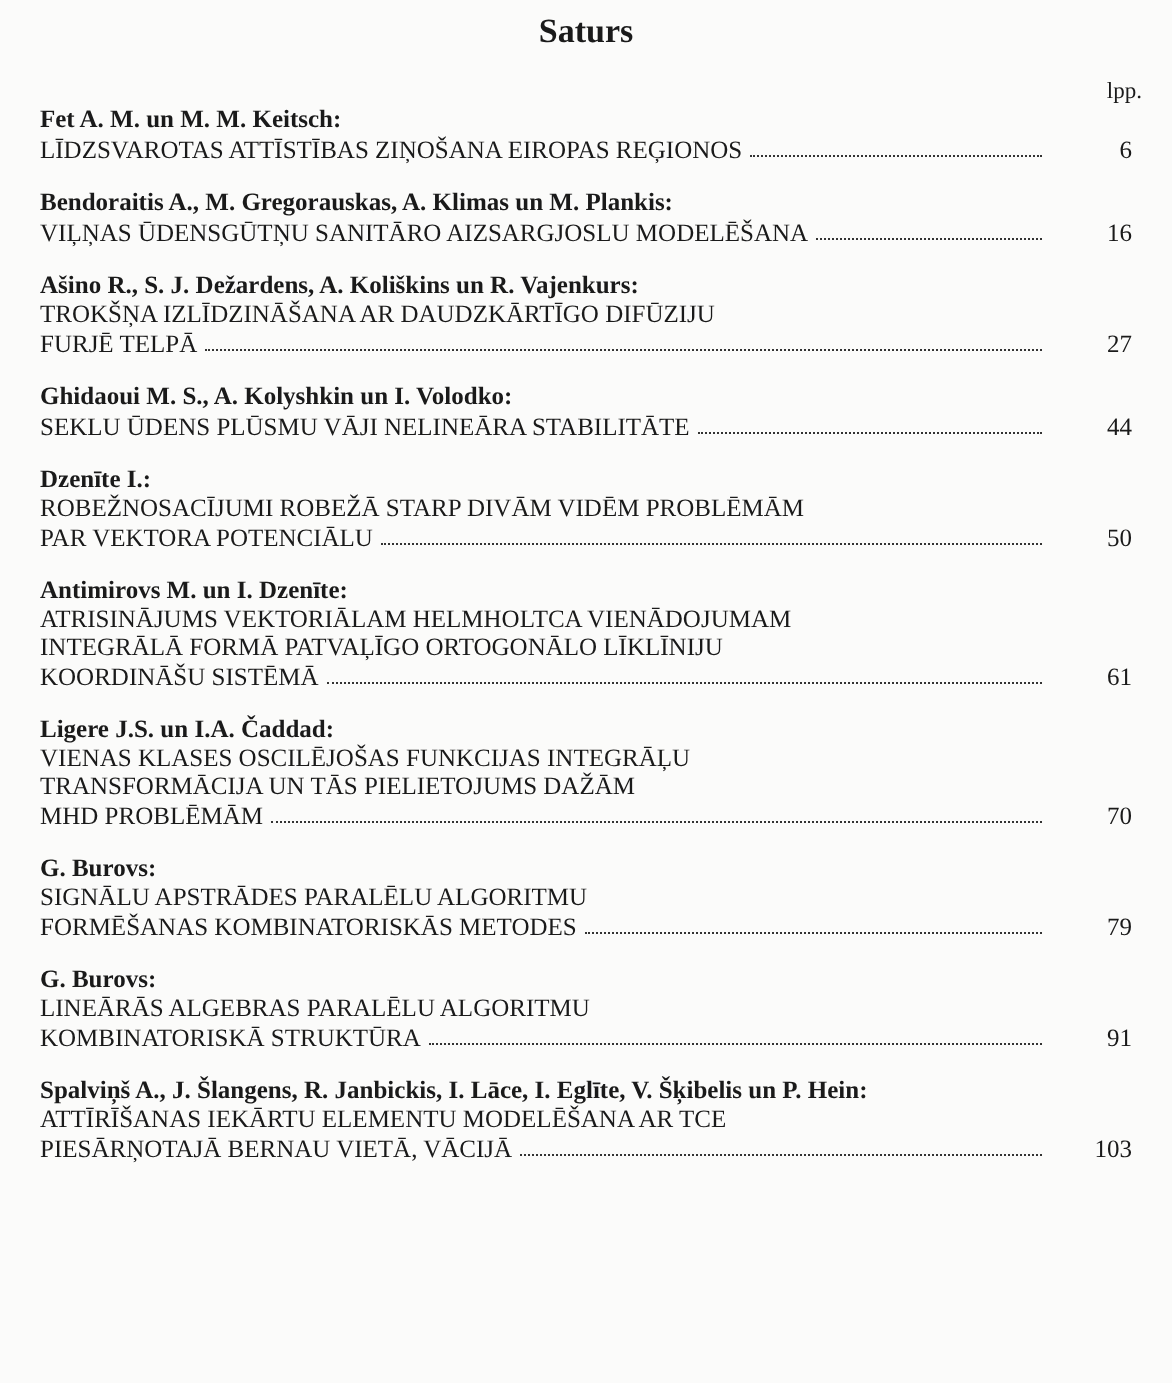Saturs
lpp.
Fet A. M. un M. M. Keitsch:
LĪDZSVAROTAS ATTĪSTĪBAS ZIŅOŠANA EIROPAS REĢIONOS 6
Bendoraitis A., M. Gregorauskas, A. Klimas un M. Plankis:
VIĻŅAS ŪDENSGŪTŅU SANITĀRO AIZSARGJOSLU MODELĒŠANA 16
Ašino R., S. J. Dežardens, A. Koliškins un R. Vajenkurs:
TROKŠŅA IZLĪDZINĀŠANA AR DAUDZKĀRTĪGO DIFŪZIJU
FURJĒ TELPĀ 27
Ghidaoui M. S., A. Kolyshkin un I. Volodko:
SEKLU ŪDENS PLŪSMU VĀJI NELINEĀRA STABILITĀTE 44
Dzenīte I.:
ROBEŽNOSACĪJUMI ROBEŽĀ STARP DIVĀM VIDĒM PROBLĒMĀM
PAR VEKTORA POTENCIĀLU 50
Antimirovs M. un I. Dzenīte:
ATRISINĀJUMS VEKTORIĀLAM HELMHOLTCA VIENĀDOJUMAM
INTEGRĀLĀ FORMĀ PATVAĻĪGO ORTOGONĀLO LĪKLĪNIJU
KOORDINĀŠU SISTĒMĀ 61
Ligere J.S. un I.A. Čaddad:
VIENAS KLASES OSCILĒJOŠAS FUNKCIJAS INTEGRĀĻU
TRANSFORMĀCIJA UN TĀS PIELIETOJUMS DAŽĀM
MHD PROBLĒMĀM 70
G. Burovs:
SIGNĀLU APSTRĀDES PARALĒLU ALGORITMU
FORMĒŠANAS KOMBINATORISKĀS METODES 79
G. Burovs:
LINEĀRĀS ALGEBRAS PARALĒLU ALGORITMU
KOMBINATORISKĀ STRUKTŪRA 91
Spalviņš A., J. Šlangens, R. Janbickis, I. Lāce, I. Eglīte, V. Šķibelis un P. Hein:
ATTĪRĪŠANAS IEKĀRTU ELEMENTU MODELĒŠANA AR TCE
PIESĀRŅOTAJĀ BERNAU VIETĀ, VĀCIJĀ 103